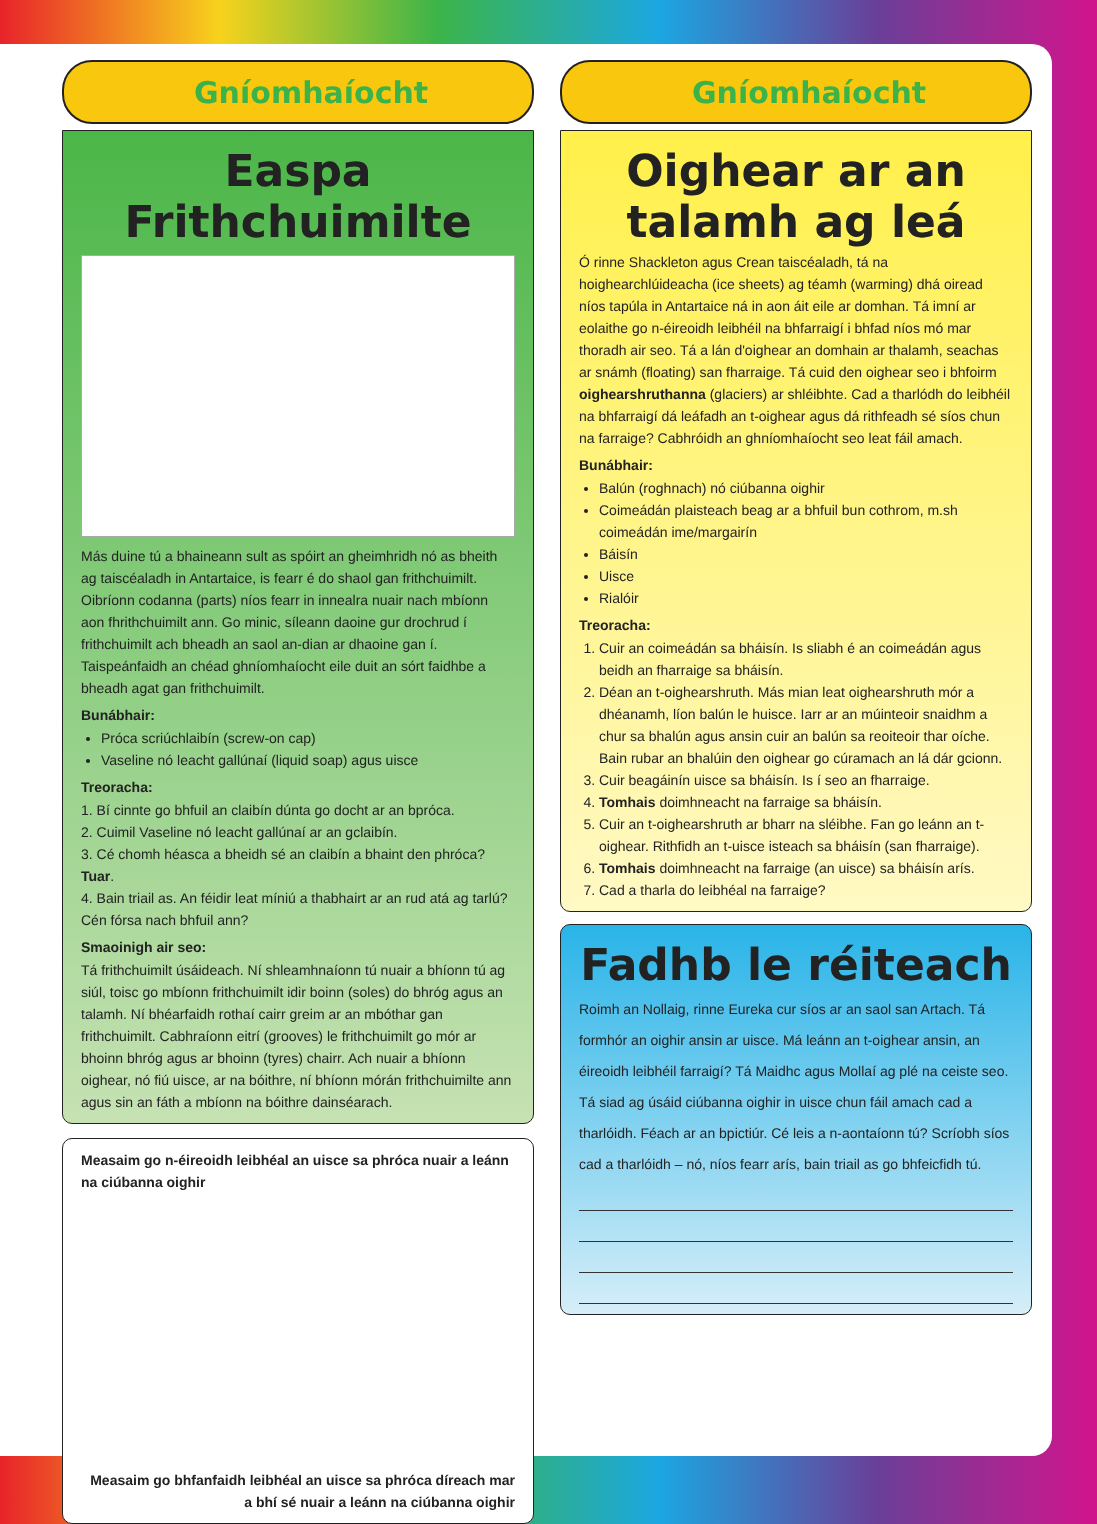Gníomhaíocht
Easpa Frithchuimilte
Más duine tú a bhaineann sult as spóirt an gheimhridh nó as bheith ag taiscéaladh in Antartaice, is fearr é do shaol gan frithchuimilt. Oibríonn codanna (parts) níos fearr in innealra nuair nach mbíonn aon fhrithchuimilt ann. Go minic, síleann daoine gur drochrud í frithchuimilt ach bheadh an saol an-dian ar dhaoine gan í. Taispeánfaidh an chéad ghníomhaíocht eile duit an sórt faidhbe a bheadh agat gan frithchuimilt.
Bunábhair:
Próca scriúchlaibín (screw-on cap)
Vaseline nó leacht gallúnaí (liquid soap) agus uisce
Treoracha:
1. Bí cinnte go bhfuil an claibín dúnta go docht ar an bpróca.
2. Cuimil Vaseline nó leacht gallúnaí ar an gclaibín.
3. Cé chomh héasca a bheidh sé an claibín a bhaint den phróca? Tuar.
4. Bain triail as. An féidir leat míniú a thabhairt ar an rud atá ag tarlú? Cén fórsa nach bhfuil ann?
Smaoinigh air seo:
Tá frithchuimilt úsáideach. Ní shleamhnaíonn tú nuair a bhíonn tú ag siúl, toisc go mbíonn frithchuimilt idir boinn (soles) do bhróg agus an talamh. Ní bhéarfaidh rothaí cairr greim ar an mbóthar gan frithchuimilt. Cabhraíonn eitrí (grooves) le frithchuimilt go mór ar bhoinn bhróg agus ar bhoinn (tyres) chairr. Ach nuair a bhíonn oighear, nó fiú uisce, ar na bóithre, ní bhíonn mórán frithchuimilte ann agus sin an fáth a mbíonn na bóithre dainséarach.
Measaim go n-éireoidh leibhéal an uisce sa phróca nuair a leánn na ciúbanna oighir
Measaim go bhfanfaidh leibhéal an uisce sa phróca díreach mar a bhí sé nuair a leánn na ciúbanna oighir
Gníomhaíocht
Oighear ar an talamh ag leá
Ó rinne Shackleton agus Crean taiscéaladh, tá na hoighearchlúideacha (ice sheets) ag téamh (warming) dhá oiread níos tapúla in Antartaice ná in aon áit eile ar domhan. Tá imní ar eolaithe go n-éireoidh leibhéil na bhfarraigí i bhfad níos mó mar thoradh air seo. Tá a lán d'oighear an domhain ar thalamh, seachas ar snámh (floating) san fharraige. Tá cuid den oighear seo i bhfoirm oighearshruthanna (glaciers) ar shléibhte. Cad a tharlódh do leibhéil na bhfarraigí dá leáfadh an t-oighear agus dá rithfeadh sé síos chun na farraige? Cabhróidh an ghníomhaíocht seo leat fáil amach.
Bunábhair:
Balún (roghnach) nó ciúbanna oighir
Coimeádán plaisteach beag ar a bhfuil bun cothrom, m.sh coimeádán ime/margairín
Báisín
Uisce
Rialóir
Treoracha:
1. Cuir an coimeádán sa bháisín. Is sliabh é an coimeádán agus beidh an fharraige sa bháisín.
2. Déan an t-oighearshruth. Más mian leat oighearshruth mór a dhéanamh, líon balún le huisce. Iarr ar an múinteoir snaidhm a chur sa bhalún agus ansin cuir an balún sa reoiteoir thar oíche. Bain rubar an bhalúin den oighear go cúramach an lá dár gcionn.
3. Cuir beagáinín uisce sa bháisín. Is í seo an fharraige.
4. Tomhais doimhneacht na farraige sa bháisín.
5. Cuir an t-oighearshruth ar bharr na sléibhe. Fan go leánn an t-oighear. Rithfidh an t-uisce isteach sa bháisín (san fharraige).
6. Tomhais doimhneacht na farraige (an uisce) sa bháisín arís.
7. Cad a tharla do leibhéal na farraige?
Fadhb le réiteach
Roimh an Nollaig, rinne Eureka cur síos ar an saol san Artach. Tá formhór an oighir ansin ar uisce. Má leánn an t-oighear ansin, an éireoidh leibhéil farraigí? Tá Maidhc agus Mollaí ag plé na ceiste seo. Tá siad ag úsáid ciúbanna oighir in uisce chun fáil amach cad a tharlóidh. Féach ar an bpictiúr. Cé leis a n-aontaíonn tú? Scríobh síos cad a tharlóidh – nó, níos fearr arís, bain triail as go bhfeicfidh tú.